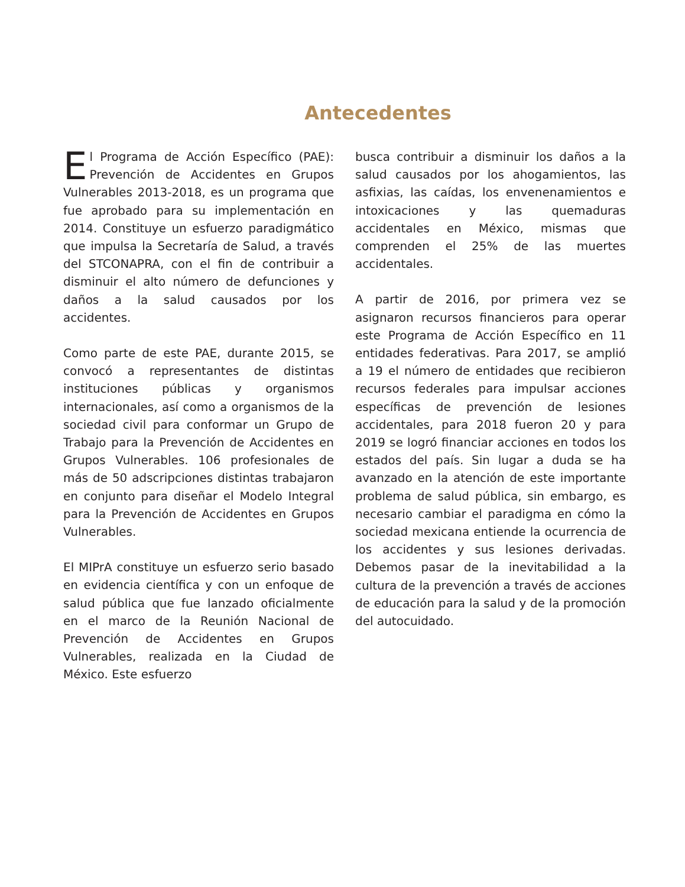Antecedentes
El Programa de Acción Específico (PAE): Prevención de Accidentes en Grupos Vulnerables 2013-2018, es un programa que fue aprobado para su implementación en 2014. Constituye un esfuerzo paradigmático que impulsa la Secretaría de Salud, a través del STCONAPRA, con el fin de contribuir a disminuir el alto número de defunciones y daños a la salud causados por los accidentes.
Como parte de este PAE, durante 2015, se convocó a representantes de distintas instituciones públicas y organismos internacionales, así como a organismos de la sociedad civil para conformar un Grupo de Trabajo para la Prevención de Accidentes en Grupos Vulnerables. 106 profesionales de más de 50 adscripciones distintas trabajaron en conjunto para diseñar el Modelo Integral para la Prevención de Accidentes en Grupos Vulnerables.
El MIPrA constituye un esfuerzo serio basado en evidencia científica y con un enfoque de salud pública que fue lanzado oficialmente en el marco de la Reunión Nacional de Prevención de Accidentes en Grupos Vulnerables, realizada en la Ciudad de México. Este esfuerzo
busca contribuir a disminuir los daños a la salud causados por los ahogamientos, las asfixias, las caídas, los envenenamientos e intoxicaciones y las quemaduras accidentales en México, mismas que comprenden el 25% de las muertes accidentales.
A partir de 2016, por primera vez se asignaron recursos financieros para operar este Programa de Acción Específico en 11 entidades federativas. Para 2017, se amplió a 19 el número de entidades que recibieron recursos federales para impulsar acciones específicas de prevención de lesiones accidentales, para 2018 fueron 20 y para 2019 se logró financiar acciones en todos los estados del país. Sin lugar a duda se ha avanzado en la atención de este importante problema de salud pública, sin embargo, es necesario cambiar el paradigma en cómo la sociedad mexicana entiende la ocurrencia de los accidentes y sus lesiones derivadas. Debemos pasar de la inevitabilidad a la cultura de la prevención a través de acciones de educación para la salud y de la promoción del autocuidado.